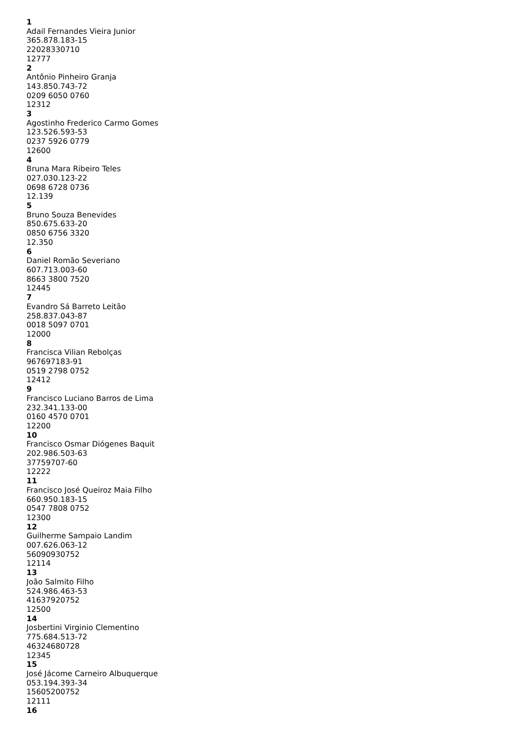1
Adail Fernandes Vieira Junior
365.878.183-15
22028330710
12777
2
Antônio Pinheiro Granja
143.850.743-72
0209 6050 0760
12312
3
Agostinho Frederico Carmo Gomes
123.526.593-53
0237 5926 0779
12600
4
Bruna Mara Ribeiro Teles
027.030.123-22
0698 6728 0736
12.139
5
Bruno Souza Benevides
850.675.633-20
0850 6756 3320
12.350
6
Daniel Romão Severiano
607.713.003-60
8663 3800 7520
12445
7
Evandro Sá Barreto Leitão
258.837.043-87
0018 5097 0701
12000
8
Francisca Vilian Rebolças
967697183-91
0519 2798 0752
12412
9
Francisco Luciano Barros de Lima
232.341.133-00
0160 4570 0701
12200
10
Francisco Osmar Diógenes Baquit
202.986.503-63
37759707-60
12222
11
Francisco José Queiroz Maia Filho
660.950.183-15
0547 7808 0752
12300
12
Guilherme Sampaio Landim
007.626.063-12
56090930752
12114
13
João Salmito Filho
524.986.463-53
41637920752
12500
14
Josbertini Virginio Clementino
775.684.513-72
46324680728
12345
15
José Jácome Carneiro Albuquerque
053.194.393-34
15605200752
12111
16